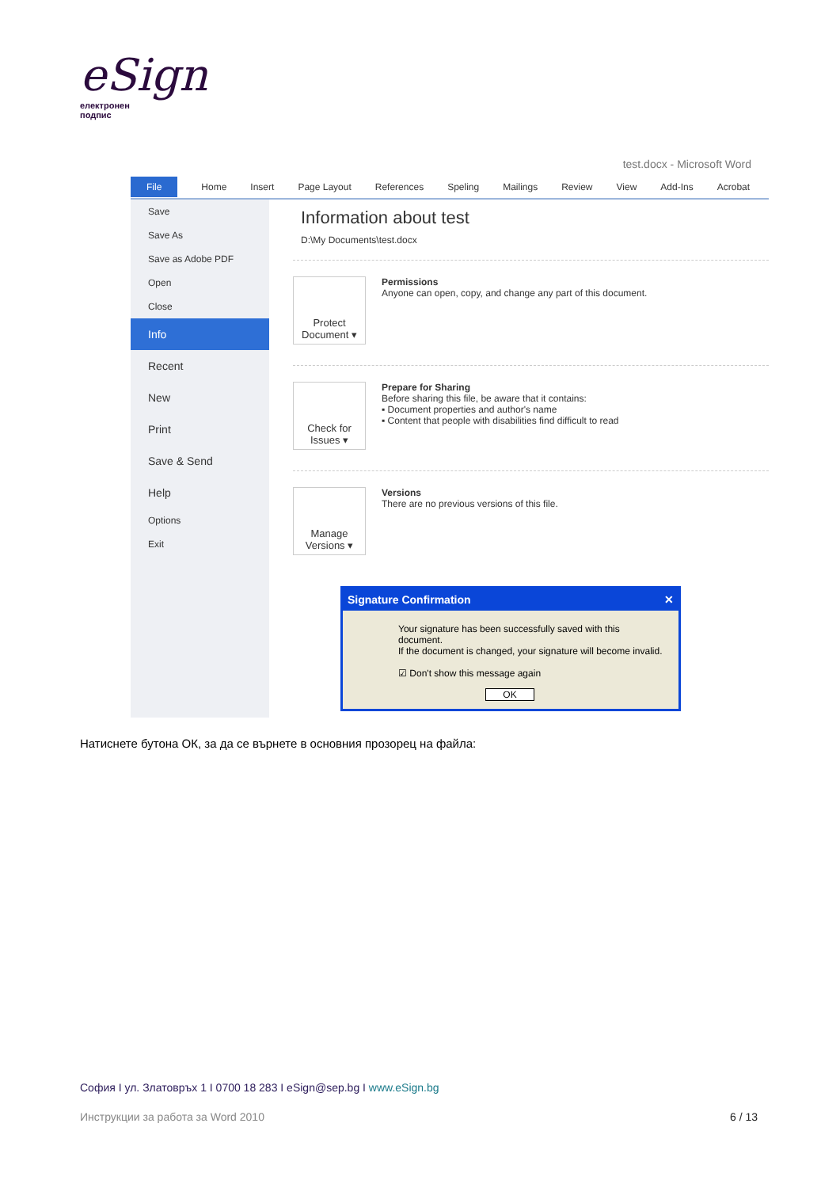eSign
електронен
подпис
test.docx - Microsoft Word
File Home Insert Page Layout References Speling Mailings Review View Add-Ins Acrobat
Save
Save As
Save as Adobe PDF
Open
Close
Info
Recent
New
Print
Save & Send
Help
Options
Exit
Information about test
D:\My Documents\test.docx
Protect
Document ▾
Permissions
Anyone can open, copy, and change any part of this document.
Check for
Issues ▾
Prepare for Sharing
Before sharing this file, be aware that it contains:
▪ Document properties and author's name
▪ Content that people with disabilities find difficult to read
Manage
Versions ▾
Versions
There are no previous versions of this file.
Signature Confirmation ✕
Your signature has been successfully saved with this document.
If the document is changed, your signature will become invalid.
☑ Don't show this message again
OK
Натиснете бутона ОК, за да се върнете в основния прозорец на файла:
София I ул. Златовръх 1 I 0700 18 283 I eSign@sep.bg I www.eSign.bg
Инструкции за работа за Word 2010 6 / 13